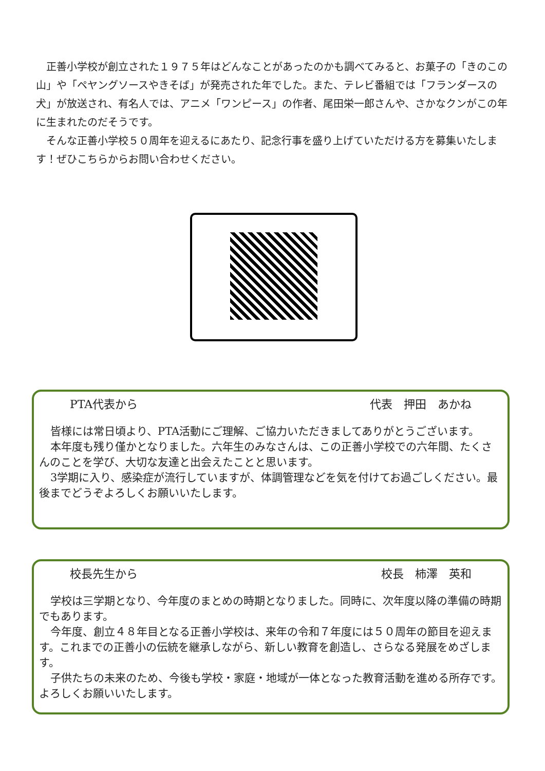正善小学校が創立された１９７５年はどんなことがあったのかも調べてみると、お菓子の「きのこの山」や「ペヤングソースやきそば」が発売された年でした。また、テレビ番組では「フランダースの犬」が放送され、有名人では、アニメ「ワンピース」の作者、尾田栄一郎さんや、さかなクンがこの年に生まれたのだそうです。
そんな正善小学校５０周年を迎えるにあたり、記念行事を盛り上げていただける方を募集いたします！ぜひこちらからお問い合わせください。
PTA代表から 代表　押田　あかね
皆様には常日頃より、PTA活動にご理解、ご協力いただきましてありがとうございます。
本年度も残り僅かとなりました。六年生のみなさんは、この正善小学校での六年間、たくさんのことを学び、大切な友達と出会えたことと思います。
3学期に入り、感染症が流行していますが、体調管理などを気を付けてお過ごしください。最後までどうぞよろしくお願いいたします。
校長先生から 校長　柿澤　英和
学校は三学期となり、今年度のまとめの時期となりました。同時に、次年度以降の準備の時期でもあります。
今年度、創立４８年目となる正善小学校は、来年の令和７年度には５０周年の節目を迎えます。これまでの正善小の伝統を継承しながら、新しい教育を創造し、さらなる発展をめざします。
子供たちの未来のため、今後も学校・家庭・地域が一体となった教育活動を進める所存です。よろしくお願いいたします。